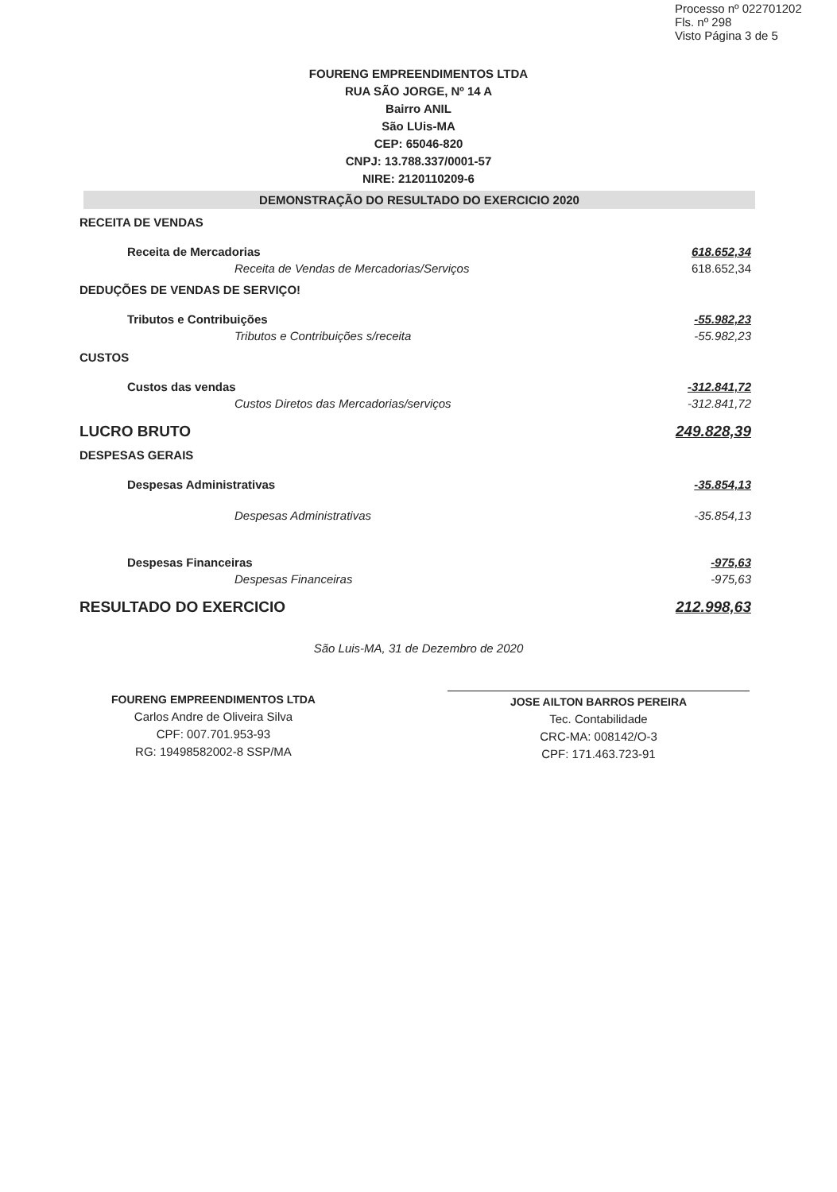Processo nº 022701202
Fls. nº 298
Visto Página 3 de 5
FOURENG EMPREENDIMENTOS LTDA
RUA SÃO JORGE, Nº 14 A
Bairro ANIL
São LUis-MA
CEP: 65046-820
CNPJ: 13.788.337/0001-57
NIRE: 2120110209-6
DEMONSTRAÇÃO DO RESULTADO DO EXERCICIO 2020
| RECEITA DE VENDAS | |
| Receita de Mercadorias | 618.652,34 |
| Receita de Vendas de Mercadorias/Serviços | 618.652,34 |
| DEDUÇÕES DE VENDAS DE SERVIÇO! | |
| Tributos e Contribuições | -55.982,23 |
| Tributos e Contribuições s/receita | -55.982,23 |
| CUSTOS | |
| Custos das vendas | -312.841,72 |
| Custos Diretos das Mercadorias/serviços | -312.841,72 |
| LUCRO BRUTO | 249.828,39 |
| DESPESAS GERAIS | |
| Despesas Administrativas | -35.854,13 |
| Despesas Administrativas | -35.854,13 |
| Despesas Financeiras | -975,63 |
| Despesas Financeiras | -975,63 |
| RESULTADO DO EXERCICIO | 212.998,63 |
São Luis-MA, 31 de Dezembro de 2020
FOURENG EMPREENDIMENTOS LTDA
Carlos Andre de Oliveira Silva
CPF: 007.701.953-93
RG: 19498582002-8 SSP/MA
JOSE AILTON BARROS PEREIRA
Tec. Contabilidade
CRC-MA: 008142/O-3
CPF: 171.463.723-91